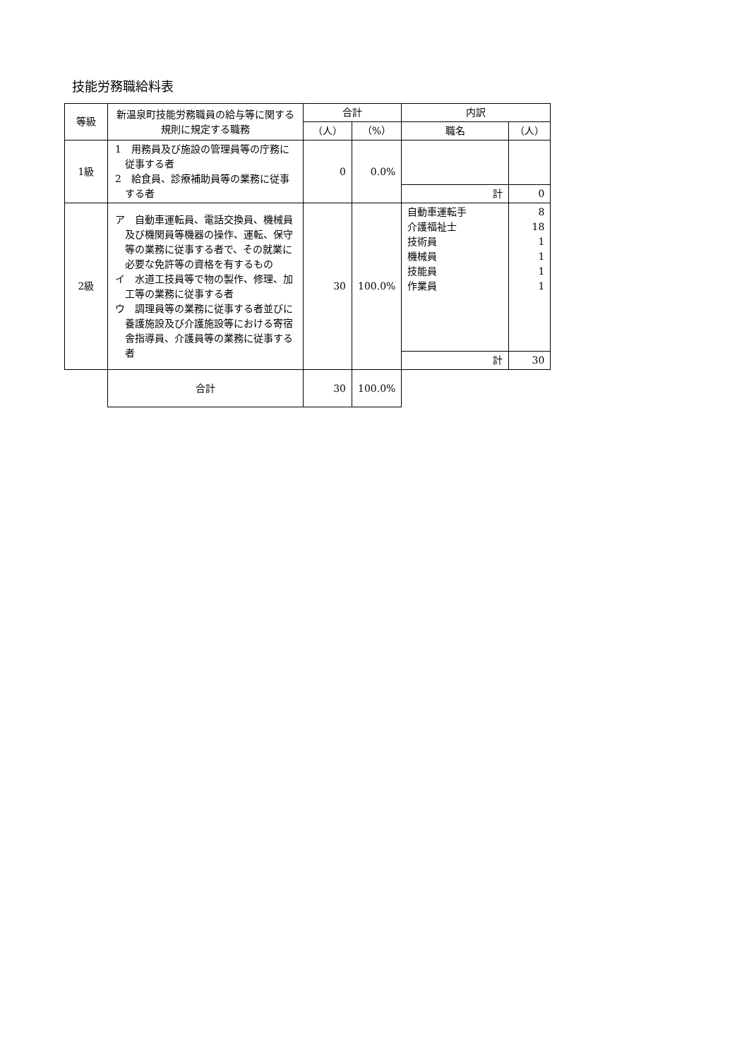技能労務職給料表
| 等級 | 新温泉町技能労務職員の給与等に関する規則に規定する職務 | 合計 | | 内訳 | |
| --- | --- | --- | --- | --- | --- |
| | | （人） | （%） | 職名 | （人） |
| 1級 | 1 用務員及び施設の管理員等の庁務に従事する者 2 給食員、診療補助員等の業務に従事する者 | 0 | 0.0% | | |
| | | | | 計 | 0 |
| 2級 | ア 自動車運転員、電話交換員、機械員及び機関員等機器の操作、運転、保守等の業務に従事する者で、その就業に必要な免許等の資格を有するもの イ 水道工技員等で物の製作、修理、加工等の業務に従事する者 ウ 調理員等の業務に従事する者並びに養護施設及び介護施設等における寄宿舎指導員、介護員等の業務に従事する者 | 30 | 100.0% | 自動車運転手 介護福祉士 技術員 機械員 技能員 作業員 | 8 18 1 1 1 1 |
| | | | | 計 | 30 |
| | 合計 | 30 | 100.0% | | |